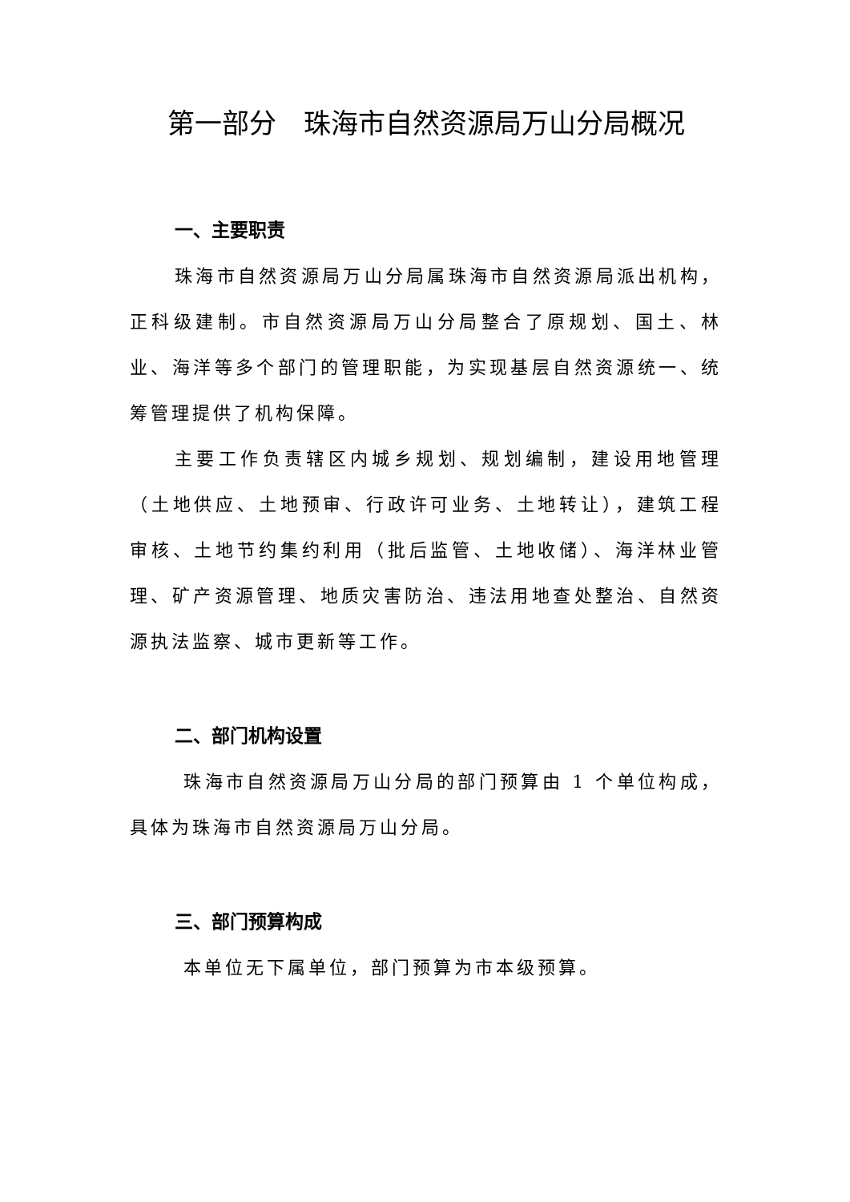第一部分　珠海市自然资源局万山分局概况
一、主要职责
珠海市自然资源局万山分局属珠海市自然资源局派出机构，正科级建制。市自然资源局万山分局整合了原规划、国土、林业、海洋等多个部门的管理职能，为实现基层自然资源统一、统筹管理提供了机构保障。
主要工作负责辖区内城乡规划、规划编制，建设用地管理（土地供应、土地预审、行政许可业务、土地转让），建筑工程审核、土地节约集约利用（批后监管、土地收储）、海洋林业管理、矿产资源管理、地质灾害防治、违法用地查处整治、自然资源执法监察、城市更新等工作。
二、部门机构设置
珠海市自然资源局万山分局的部门预算由 1 个单位构成，具体为珠海市自然资源局万山分局。
三、部门预算构成
本单位无下属单位，部门预算为市本级预算。